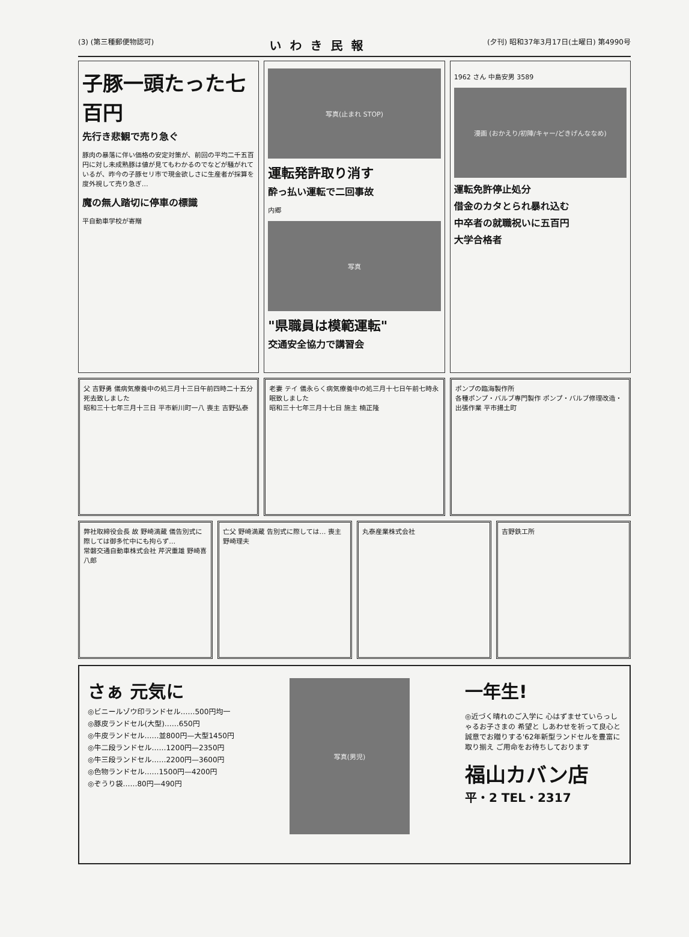(3) (第三種郵便物認可) いわき民報 (夕刊) 昭和37年3月17日(土曜日) 第4990号
子豚一頭たった七百円
先行き悲観で売り急ぐ
豚肉の暴落に伴い価格の安定対策が、前回の平均二千五百円に対し未成熟豚は値が見てもわかるのでなどが騒がれているが、昨今の子豚セリ市で現金欲しさに生産者が採算を度外視して売り急ぎ…
魔の無人踏切に停車の標識
平自動車学校が寄贈
写真(止まれ STOP)
運転発許取り消す
酔っ払い運転で二回事故
内郷
写真
"県職員は模範運転"
交通安全協力で講習会
1962 さん 中島安男 3589
漫画 (おかえり/初陣/キャー/どきげんななめ)
運転免許停止処分
借金のカタとられ暴れ込む
中卒者の就職祝いに五百円
大学合格者
父 吉野勇 儀病気療養中の処三月十三日午前四時二十五分死去致しました
昭和三十七年三月十三日 平市新川町一八 喪主 吉野弘泰
老妻 テイ 儀永らく病気療養中の処三月十七日午前七時永眠致しました
昭和三十七年三月十七日 施主 楠正隆
ポンプの臨海製作所
各種ポンプ・バルブ専門製作 ポンプ・バルブ修理改造・出張作業 平市揚土町
弊社取締役会長 故 野崎満蔵 儀告別式に際しては御多忙中にも拘らず…
常磐交通自動車株式会社 芹沢重雄 野崎喜八郎
亡父 野崎満蔵 告別式に際しては… 喪主 野崎理夫
丸泰産業株式会社 吉野鉄工所
さぁ 元気に
◎ビニールゾウ印ランドセル……500円均一
◎豚皮ランドセル(大型)……650円
◎牛皮ランドセル……並800円—大型1450円
◎牛二段ランドセル……1200円—2350円
◎牛三段ランドセル……2200円—3600円
◎色物ランドセル……1500円—4200円
◎ぞうり袋……80円—490円
写真(男児)
一年生!
◎近づく晴れのご入学に 心はずませていらっしゃるお子さまの 希望と しあわせを祈って良心と誠意でお贈りする'62年新型ランドセルを豊富に取り揃え ご用命をお待ちしております
福山カバン店
平・2 TEL・2317